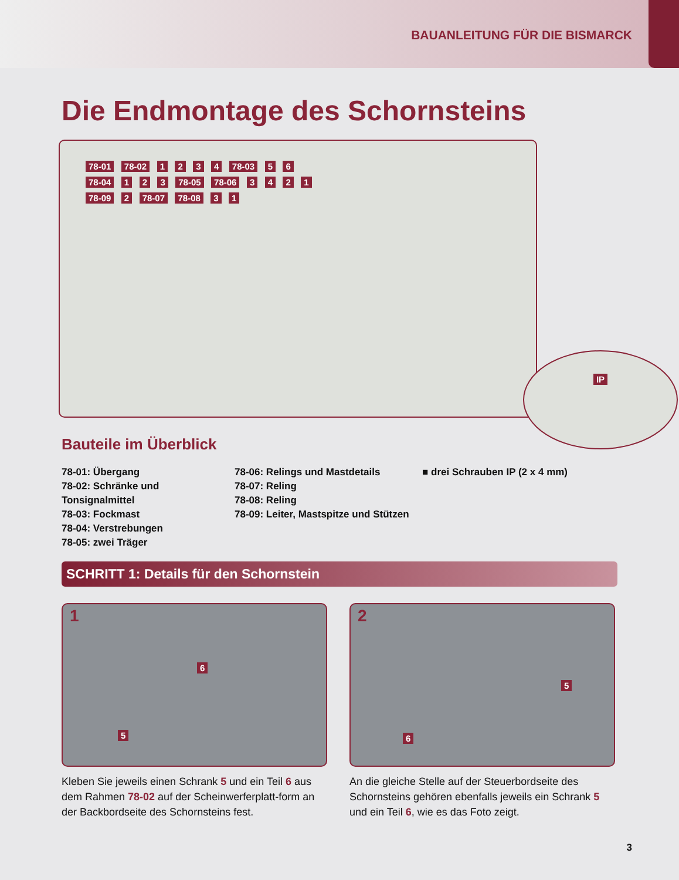BAUANLEITUNG FÜR DIE BISMARCK
Die Endmontage des Schornsteins
78-01 78-02 1 2 3 4 78-03 5 6
78-04 1 2 3 78-05 78-06 3 4 2 1
78-09 2 78-07 78-08 3 1
IP
Bauteile im Überblick
78-01: Übergang
78-02: Schränke und Tonsignalmittel
78-03: Fockmast
78-04: Verstrebungen
78-05: zwei Träger
78-06: Relings und Mastdetails
78-07: Reling
78-08: Reling
78-09: Leiter, Mastspitze und Stützen
■ drei Schrauben IP (2 x 4 mm)
SCHRITT 1: Details für den Schornstein
1
6
5
Kleben Sie jeweils einen Schrank 5 und ein Teil 6 aus dem Rahmen 78-02 auf der Scheinwerferplatt-form an der Backbordseite des Schornsteins fest.
2
5
6
An die gleiche Stelle auf der Steuerbordseite des Schornsteins gehören ebenfalls jeweils ein Schrank 5 und ein Teil 6, wie es das Foto zeigt.
3